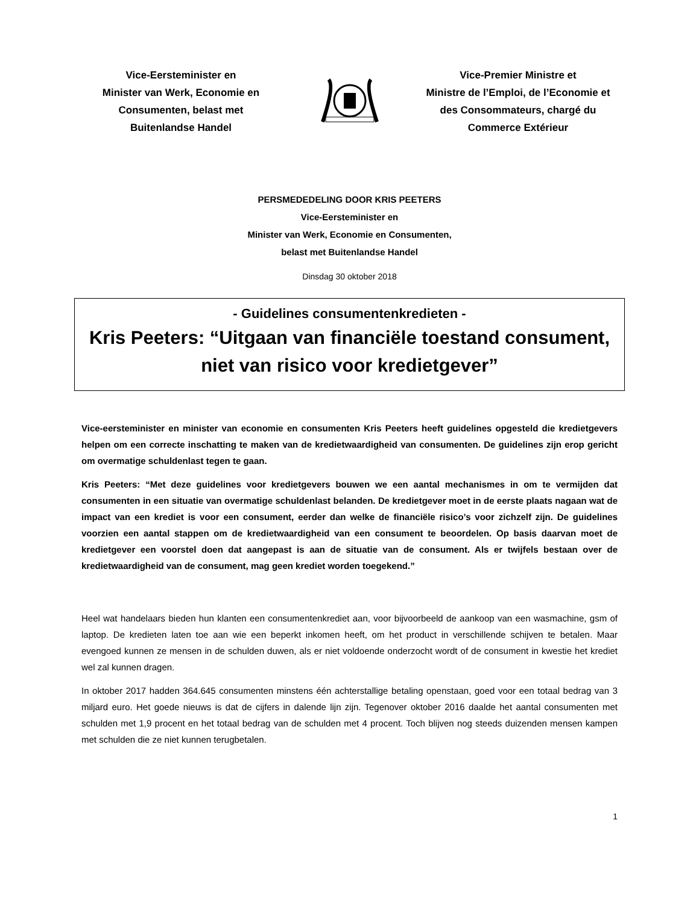Vice-Eersteminister en
Minister van Werk, Economie en
Consumenten, belast met
Buitenlandse Handel
Vice-Premier Ministre et
Ministre de l’Emploi, de l’Economie et
des Consommateurs, chargé du
Commerce Extérieur
PERSMEDEDELING DOOR KRIS PEETERS
Vice-Eersteminister en
Minister van Werk, Economie en Consumenten,
belast met Buitenlandse Handel
Dinsdag 30 oktober 2018
- Guidelines consumentenkredieten -
Kris Peeters: “Uitgaan van financiële toestand consument, niet van risico voor kredietgever”
Vice-eersteminister en minister van economie en consumenten Kris Peeters heeft guidelines opgesteld die kredietgevers helpen om een correcte inschatting te maken van de kredietwaardigheid van consumenten. De guidelines zijn erop gericht om overmatige schuldenlast tegen te gaan.
Kris Peeters: “Met deze guidelines voor kredietgevers bouwen we een aantal mechanismes in om te vermijden dat consumenten in een situatie van overmatige schuldenlast belanden. De kredietgever moet in de eerste plaats nagaan wat de impact van een krediet is voor een consument, eerder dan welke de financiële risico’s voor zichzelf zijn. De guidelines voorzien een aantal stappen om de kredietwaardigheid van een consument te beoordelen. Op basis daarvan moet de kredietgever een voorstel doen dat aangepast is aan de situatie van de consument. Als er twijfels bestaan over de kredietwaardigheid van de consument, mag geen krediet worden toegekend.”
Heel wat handelaars bieden hun klanten een consumentenkrediet aan, voor bijvoorbeeld de aankoop van een wasmachine, gsm of laptop. De kredieten laten toe aan wie een beperkt inkomen heeft, om het product in verschillende schijven te betalen. Maar evengoed kunnen ze mensen in de schulden duwen, als er niet voldoende onderzocht wordt of de consument in kwestie het krediet wel zal kunnen dragen.
In oktober 2017 hadden 364.645 consumenten minstens één achterstallige betaling openstaan, goed voor een totaal bedrag van 3 miljard euro. Het goede nieuws is dat de cijfers in dalende lijn zijn. Tegenover oktober 2016 daalde het aantal consumenten met schulden met 1,9 procent en het totaal bedrag van de schulden met 4 procent. Toch blijven nog steeds duizenden mensen kampen met schulden die ze niet kunnen terugbetalen.
1